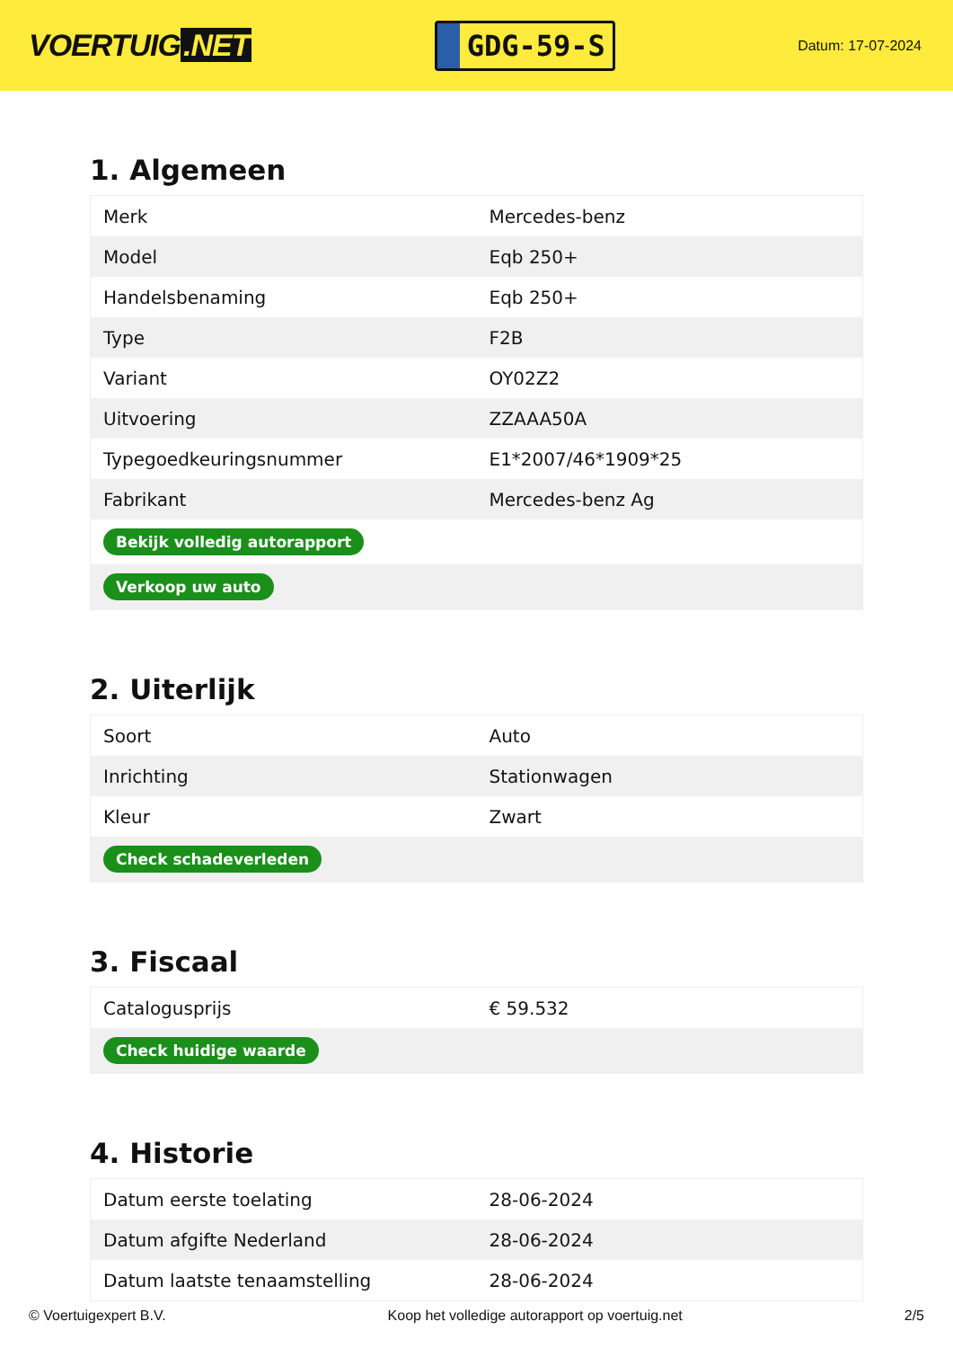VOERTUIG.NET
GDG-59-S
Datum: 17-07-2024
1. Algemeen
| Merk | Mercedes-benz |
| Model | Eqb 250+ |
| Handelsbenaming | Eqb 250+ |
| Type | F2B |
| Variant | OY02Z2 |
| Uitvoering | ZZAAA50A |
| Typegoedkeuringsnummer | E1*2007/46*1909*25 |
| Fabrikant | Mercedes-benz Ag |
| Bekijk volledig autorapport | |
| Verkoop uw auto | |
2. Uiterlijk
| Soort | Auto |
| Inrichting | Stationwagen |
| Kleur | Zwart |
| Check schadeverleden | |
3. Fiscaal
| Catalogusprijs | € 59.532 |
| Check huidige waarde | |
4. Historie
| Datum eerste toelating | 28-06-2024 |
| Datum afgifte Nederland | 28-06-2024 |
| Datum laatste tenaamstelling | 28-06-2024 |
© Voertuigexpert B.V. Koop het volledige autorapport op voertuig.net 2/5